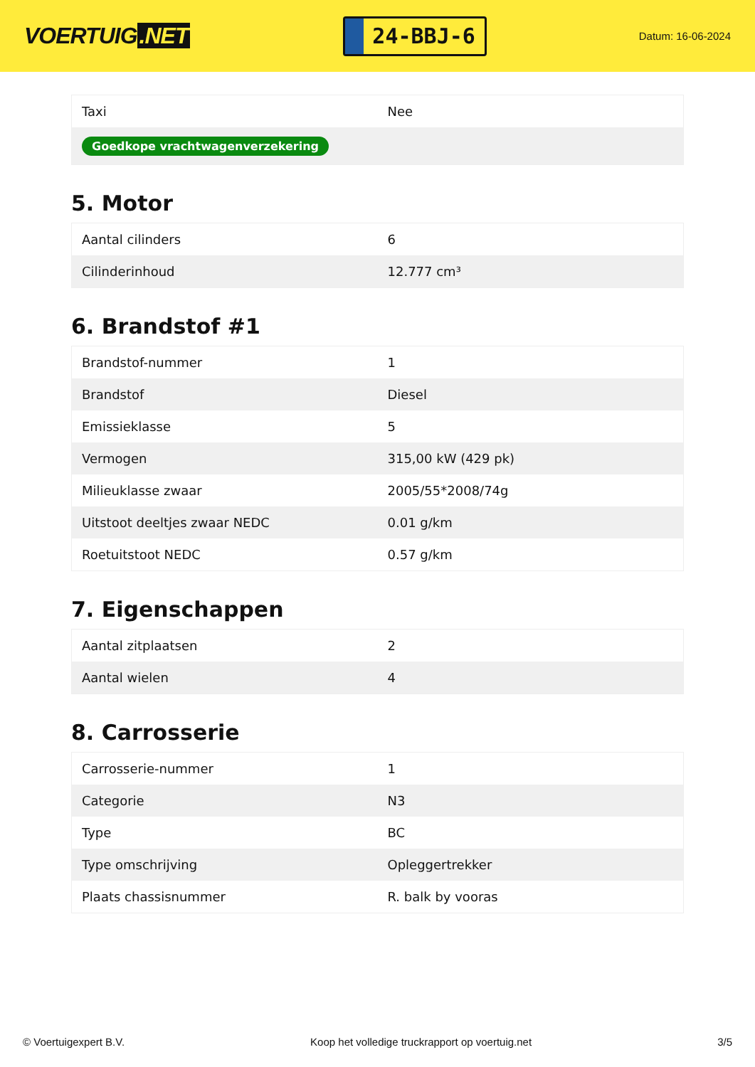VOERTUIG.NET
24-BBJ-6
Datum: 16-06-2024
| Taxi | Nee |
| Goedkope vrachtwagenverzekering | |
5. Motor
| Aantal cilinders | 6 |
| Cilinderinhoud | 12.777 cm³ |
6. Brandstof #1
| Brandstof-nummer | 1 |
| Brandstof | Diesel |
| Emissieklasse | 5 |
| Vermogen | 315,00 kW (429 pk) |
| Milieuklasse zwaar | 2005/55*2008/74g |
| Uitstoot deeltjes zwaar NEDC | 0.01 g/km |
| Roetuitstoot NEDC | 0.57 g/km |
7. Eigenschappen
| Aantal zitplaatsen | 2 |
| Aantal wielen | 4 |
8. Carrosserie
| Carrosserie-nummer | 1 |
| Categorie | N3 |
| Type | BC |
| Type omschrijving | Opleggertrekker |
| Plaats chassisnummer | R. balk by vooras |
© Voertuigexpert B.V. Koop het volledige truckrapport op voertuig.net 3/5